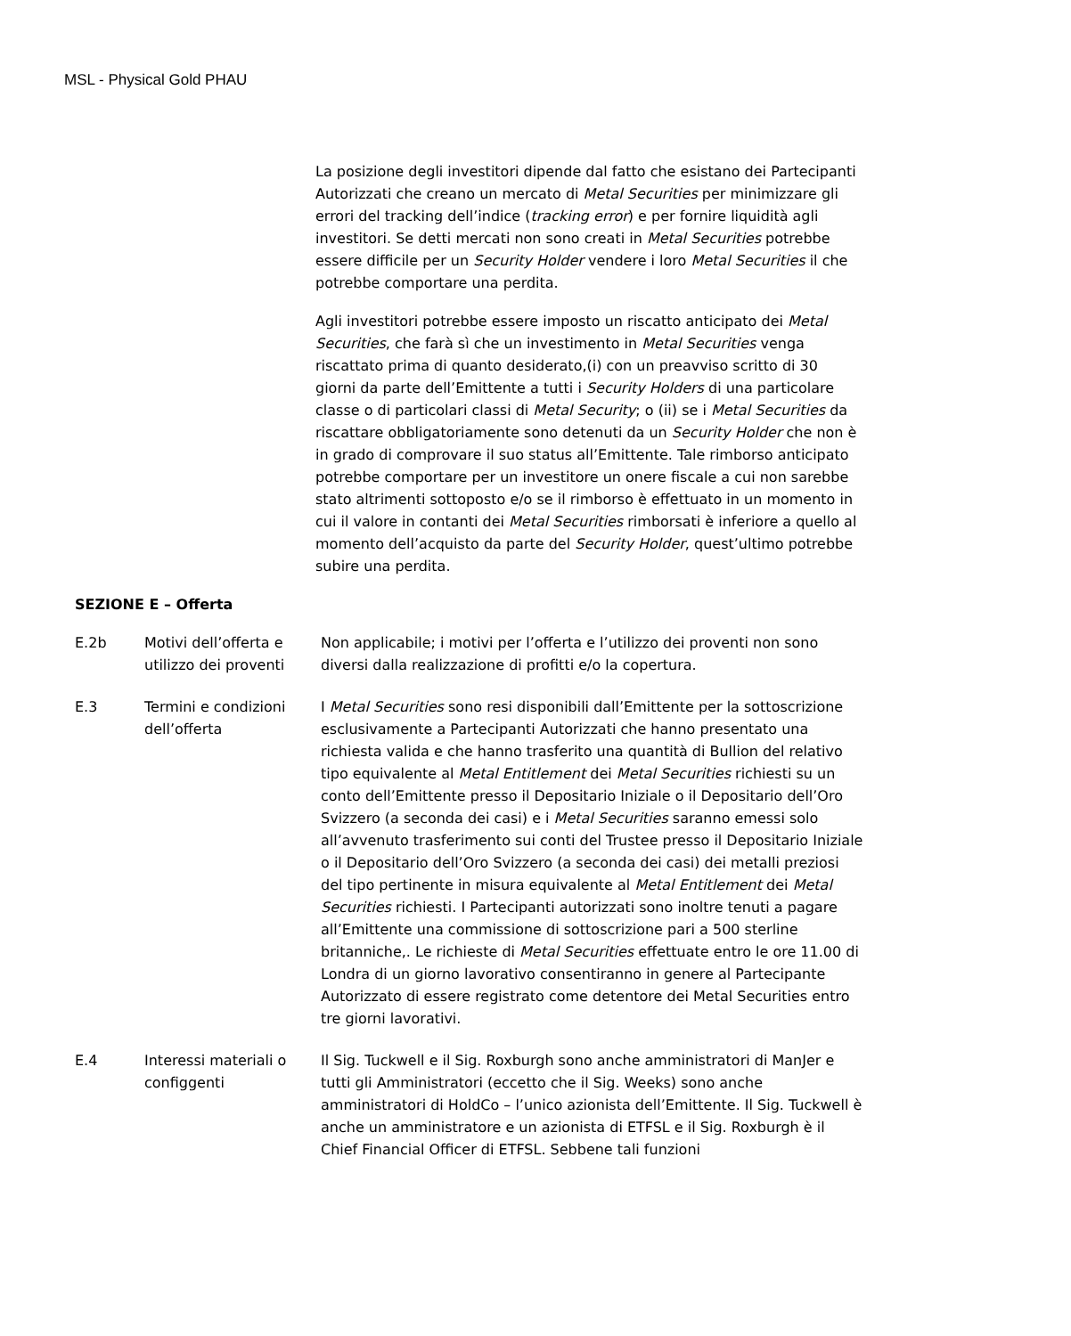MSL - Physical Gold PHAU
La posizione degli investitori dipende dal fatto che esistano dei Partecipanti Autorizzati che creano un mercato di Metal Securities per minimizzare gli errori del tracking dell’indice (tracking error) e per fornire liquidità agli investitori. Se detti mercati non sono creati in Metal Securities potrebbe essere difficile per un Security Holder vendere i loro Metal Securities il che potrebbe comportare una perdita.
Agli investitori potrebbe essere imposto un riscatto anticipato dei Metal Securities, che farà sì che un investimento in Metal Securities venga riscattato prima di quanto desiderato,(i) con un preavviso scritto di 30 giorni da parte dell’Emittente a tutti i Security Holders di una particolare classe o di particolari classi di Metal Security; o (ii) se i Metal Securities da riscattare obbligatoriamente sono detenuti da un Security Holder che non è in grado di comprovare il suo status all’Emittente. Tale rimborso anticipato potrebbe comportare per un investitore un onere fiscale a cui non sarebbe stato altrimenti sottoposto e/o se il rimborso è effettuato in un momento in cui il valore in contanti dei Metal Securities rimborsati è inferiore a quello al momento dell’acquisto da parte del Security Holder, quest’ultimo potrebbe subire una perdita.
SEZIONE E – Offerta
| E.2b | Motivi dell’offerta e utilizzo dei proventi | Non applicabile; i motivi per l’offerta e l’utilizzo dei proventi non sono diversi dalla realizzazione di profitti e/o la copertura. |
| E.3 | Termini e condizioni dell’offerta | I Metal Securities sono resi disponibili dall’Emittente per la sottoscrizione esclusivamente a Partecipanti Autorizzati che hanno presentato una richiesta valida e che hanno trasferito una quantità di Bullion del relativo tipo equivalente al Metal Entitlement dei Metal Securities richiesti su un conto dell’Emittente presso il Depositario Iniziale o il Depositario dell’Oro Svizzero (a seconda dei casi) e i Metal Securities saranno emessi solo all’avvenuto trasferimento sui conti del Trustee presso il Depositario Iniziale o il Depositario dell’Oro Svizzero (a seconda dei casi) dei metalli preziosi del tipo pertinente in misura equivalente al Metal Entitlement dei Metal Securities richiesti. I Partecipanti autorizzati sono inoltre tenuti a pagare all’Emittente una commissione di sottoscrizione pari a 500 sterline britanniche,. Le richieste di Metal Securities effettuate entro le ore 11.00 di Londra di un giorno lavorativo consentiranno in genere al Partecipante Autorizzato di essere registrato come detentore dei Metal Securities entro tre giorni lavorativi. |
| E.4 | Interessi materiali o configgenti | Il Sig. Tuckwell e il Sig. Roxburgh sono anche amministratori di ManJer e tutti gli Amministratori (eccetto che il Sig. Weeks) sono anche amministratori di HoldCo – l’unico azionista dell’Emittente. Il Sig. Tuckwell è anche un amministratore e un azionista di ETFSL e il Sig. Roxburgh è il Chief Financial Officer di ETFSL. Sebbene tali funzioni |